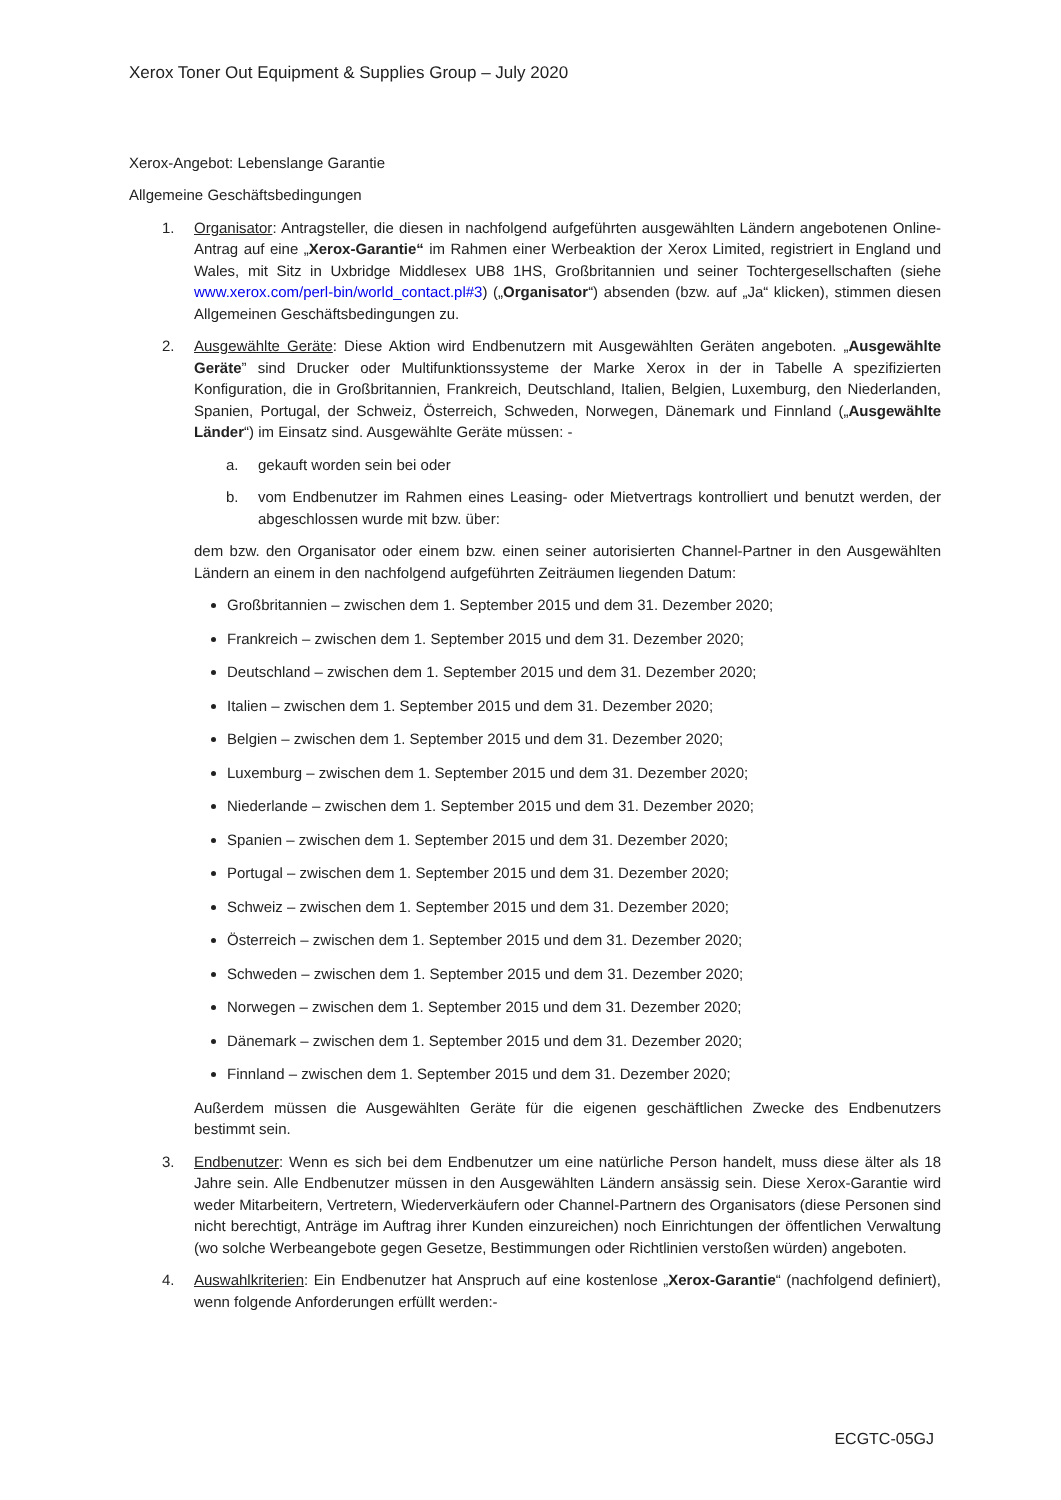Xerox Toner Out Equipment & Supplies Group – July 2020
Xerox-Angebot: Lebenslange Garantie
Allgemeine Geschäftsbedingungen
1. Organisator: Antragsteller, die diesen in nachfolgend aufgeführten ausgewählten Ländern angebotenen Online-Antrag auf eine „Xerox-Garantie“ im Rahmen einer Werbeaktion der Xerox Limited, registriert in England und Wales, mit Sitz in Uxbridge Middlesex UB8 1HS, Großbritannien und seiner Tochtergesellschaften (siehe www.xerox.com/perl-bin/world_contact.pl#3) („Organisator“) absenden (bzw. auf „Ja“ klicken), stimmen diesen Allgemeinen Geschäftsbedingungen zu.
2. Ausgewählte Geräte: Diese Aktion wird Endbenutzern mit Ausgewählten Geräten angeboten. „Ausgewählte Geräte” sind Drucker oder Multifunktionssysteme der Marke Xerox in der in Tabelle A spezifizierten Konfiguration, die in Großbritannien, Frankreich, Deutschland, Italien, Belgien, Luxemburg, den Niederlanden, Spanien, Portugal, der Schweiz, Österreich, Schweden, Norwegen, Dänemark und Finnland („Ausgewählte Länder“) im Einsatz sind. Ausgewählte Geräte müssen: -
a. gekauft worden sein bei oder
b. vom Endbenutzer im Rahmen eines Leasing- oder Mietvertrags kontrolliert und benutzt werden, der abgeschlossen wurde mit bzw. über:
dem bzw. den Organisator oder einem bzw. einen seiner autorisierten Channel-Partner in den Ausgewählten Ländern an einem in den nachfolgend aufgeführten Zeiträumen liegenden Datum:
Großbritannien – zwischen dem 1. September 2015 und dem 31. Dezember 2020;
Frankreich – zwischen dem 1. September 2015 und dem 31. Dezember 2020;
Deutschland – zwischen dem 1. September 2015 und dem 31. Dezember 2020;
Italien – zwischen dem 1. September 2015 und dem 31. Dezember 2020;
Belgien – zwischen dem 1. September 2015 und dem 31. Dezember 2020;
Luxemburg – zwischen dem 1. September 2015 und dem 31. Dezember 2020;
Niederlande – zwischen dem 1. September 2015 und dem 31. Dezember 2020;
Spanien – zwischen dem 1. September 2015 und dem 31. Dezember 2020;
Portugal – zwischen dem 1. September 2015 und dem 31. Dezember 2020;
Schweiz – zwischen dem 1. September 2015 und dem 31. Dezember 2020;
Österreich – zwischen dem 1. September 2015 und dem 31. Dezember 2020;
Schweden – zwischen dem 1. September 2015 und dem 31. Dezember 2020;
Norwegen – zwischen dem 1. September 2015 und dem 31. Dezember 2020;
Dänemark – zwischen dem 1. September 2015 und dem 31. Dezember 2020;
Finnland – zwischen dem 1. September 2015 und dem 31. Dezember 2020;
Außerdem müssen die Ausgewählten Geräte für die eigenen geschäftlichen Zwecke des Endbenutzers bestimmt sein.
3. Endbenutzer: Wenn es sich bei dem Endbenutzer um eine natürliche Person handelt, muss diese älter als 18 Jahre sein. Alle Endbenutzer müssen in den Ausgewählten Ländern ansässig sein. Diese Xerox-Garantie wird weder Mitarbeitern, Vertretern, Wiederverkäufern oder Channel-Partnern des Organisators (diese Personen sind nicht berechtigt, Anträge im Auftrag ihrer Kunden einzureichen) noch Einrichtungen der öffentlichen Verwaltung (wo solche Werbeangebote gegen Gesetze, Bestimmungen oder Richtlinien verstoßen würden) angeboten.
4. Auswahlkriterien: Ein Endbenutzer hat Anspruch auf eine kostenlose „Xerox-Garantie“ (nachfolgend definiert), wenn folgende Anforderungen erfüllt werden:-
ECGTC-05GJ